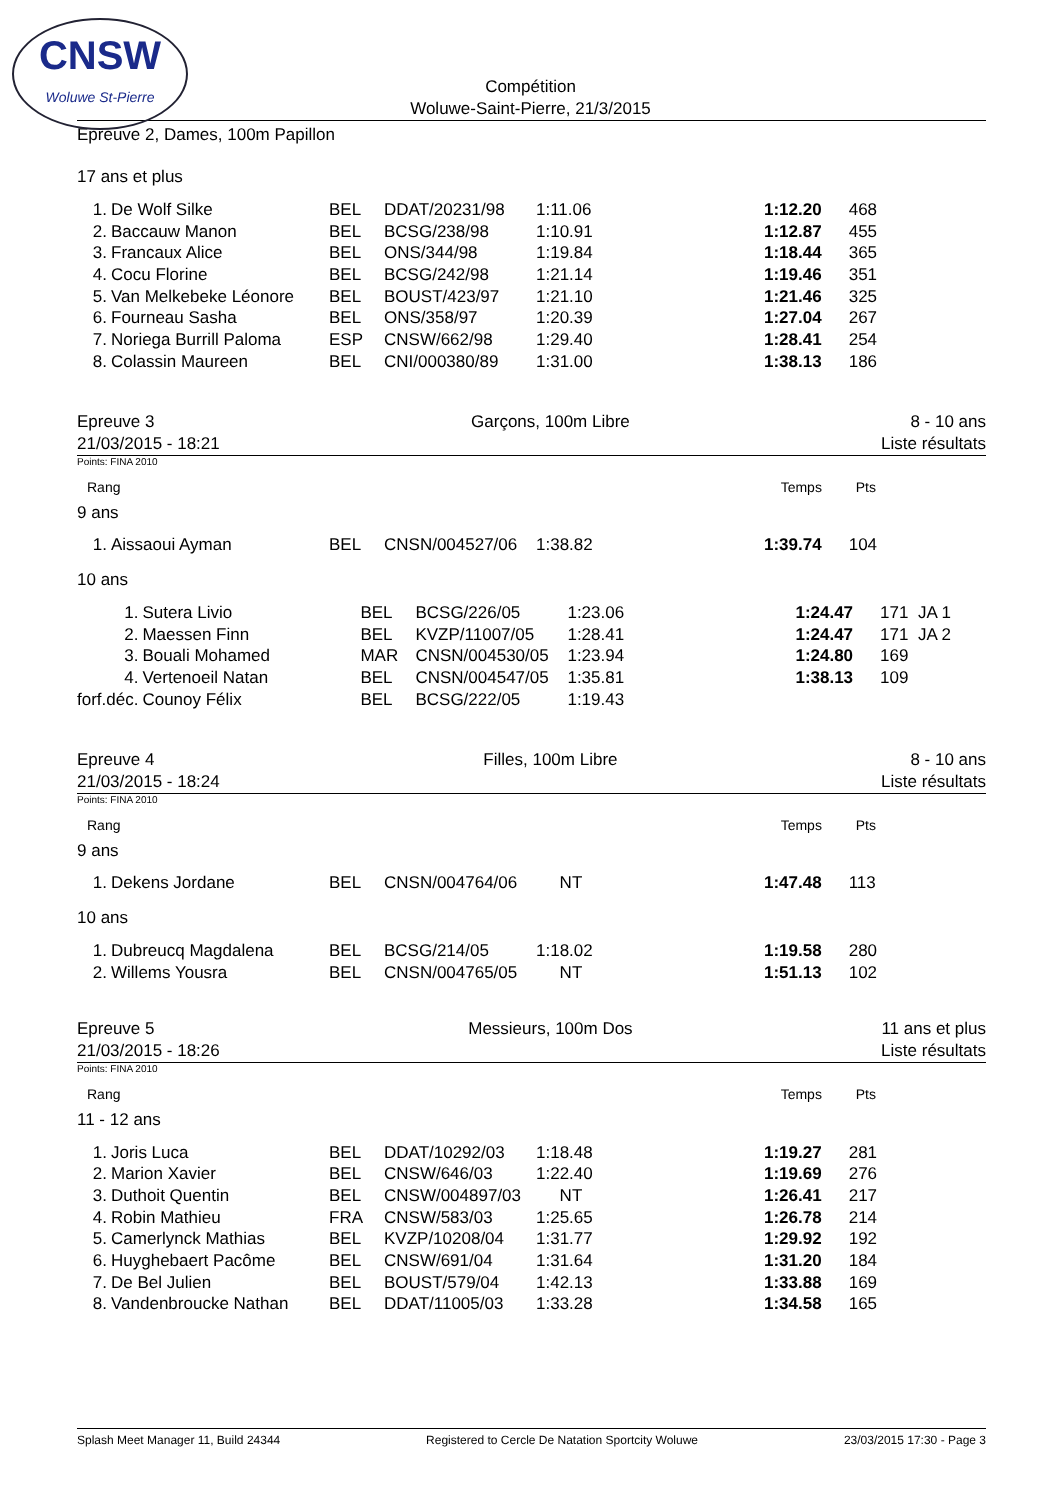CNSW
Woluwe St-Pierre
Compétition
Woluwe-Saint-Pierre, 21/3/2015
Epreuve 2, Dames, 100m Papillon
17 ans et plus
| 1. | De Wolf Silke | BEL | DDAT/20231/98 | 1:11.06 | 1:12.20 | 468 |
| 2. | Baccauw Manon | BEL | BCSG/238/98 | 1:10.91 | 1:12.87 | 455 |
| 3. | Francaux Alice | BEL | ONS/344/98 | 1:19.84 | 1:18.44 | 365 |
| 4. | Cocu Florine | BEL | BCSG/242/98 | 1:21.14 | 1:19.46 | 351 |
| 5. | Van Melkebeke Léonore | BEL | BOUST/423/97 | 1:21.10 | 1:21.46 | 325 |
| 6. | Fourneau Sasha | BEL | ONS/358/97 | 1:20.39 | 1:27.04 | 267 |
| 7. | Noriega Burrill Paloma | ESP | CNSW/662/98 | 1:29.40 | 1:28.41 | 254 |
| 8. | Colassin Maureen | BEL | CNI/000380/89 | 1:31.00 | 1:38.13 | 186 |
Epreuve 3
21/03/2015 - 18:21
Garçons, 100m Libre 8 - 10 ans
Liste résultats
Points: FINA 2010
Rang Temps Pts
9 ans
| 1. | Aissaoui Ayman | BEL | CNSN/004527/06 | 1:38.82 | 1:39.74 | 104 |
10 ans
| 1. | Sutera Livio | BEL | BCSG/226/05 | 1:23.06 | 1:24.47 | 171 JA 1 |
| 2. | Maessen Finn | BEL | KVZP/11007/05 | 1:28.41 | 1:24.47 | 171 JA 2 |
| 3. | Bouali Mohamed | MAR | CNSN/004530/05 | 1:23.94 | 1:24.80 | 169 |
| 4. | Vertenoeil Natan | BEL | CNSN/004547/05 | 1:35.81 | 1:38.13 | 109 |
| forf.déc. | Counoy Félix | BEL | BCSG/222/05 | 1:19.43 | | |
Epreuve 4
21/03/2015 - 18:24
Filles, 100m Libre 8 - 10 ans
Liste résultats
Points: FINA 2010
Rang Temps Pts
9 ans
| 1. | Dekens Jordane | BEL | CNSN/004764/06 | NT | 1:47.48 | 113 |
10 ans
| 1. | Dubreucq Magdalena | BEL | BCSG/214/05 | 1:18.02 | 1:19.58 | 280 |
| 2. | Willems Yousra | BEL | CNSN/004765/05 | NT | 1:51.13 | 102 |
Epreuve 5
21/03/2015 - 18:26
Messieurs, 100m Dos 11 ans et plus
Liste résultats
Points: FINA 2010
Rang Temps Pts
11 - 12 ans
| 1. | Joris Luca | BEL | DDAT/10292/03 | 1:18.48 | 1:19.27 | 281 |
| 2. | Marion Xavier | BEL | CNSW/646/03 | 1:22.40 | 1:19.69 | 276 |
| 3. | Duthoit Quentin | BEL | CNSW/004897/03 | NT | 1:26.41 | 217 |
| 4. | Robin Mathieu | FRA | CNSW/583/03 | 1:25.65 | 1:26.78 | 214 |
| 5. | Camerlynck Mathias | BEL | KVZP/10208/04 | 1:31.77 | 1:29.92 | 192 |
| 6. | Huyghebaert Pacôme | BEL | CNSW/691/04 | 1:31.64 | 1:31.20 | 184 |
| 7. | De Bel Julien | BEL | BOUST/579/04 | 1:42.13 | 1:33.88 | 169 |
| 8. | Vandenbroucke Nathan | BEL | DDAT/11005/03 | 1:33.28 | 1:34.58 | 165 |
Splash Meet Manager 11, Build 24344 Registered to Cercle De Natation Sportcity Woluwe 23/03/2015 17:30 - Page 3